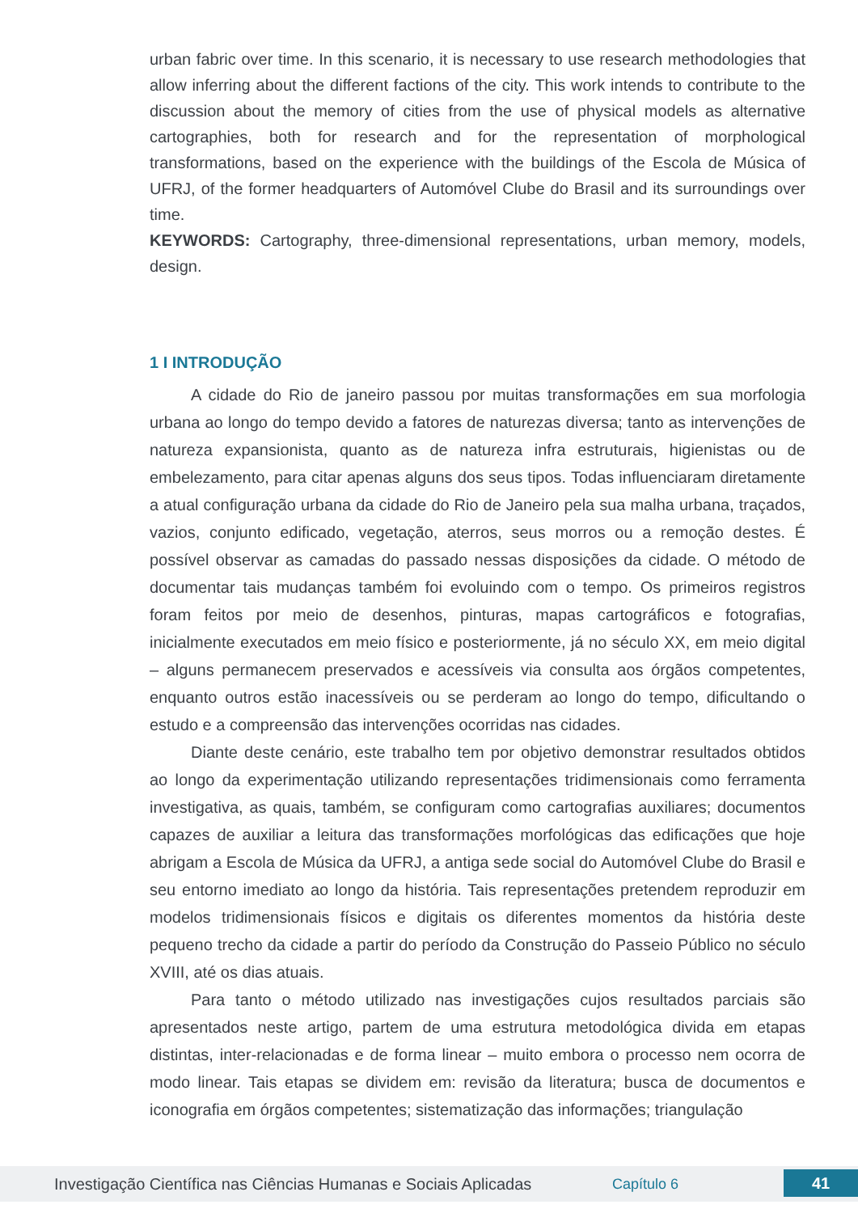urban fabric over time. In this scenario, it is necessary to use research methodologies that allow inferring about the different factions of the city. This work intends to contribute to the discussion about the memory of cities from the use of physical models as alternative cartographies, both for research and for the representation of morphological transformations, based on the experience with the buildings of the Escola de Música of UFRJ, of the former headquarters of Automóvel Clube do Brasil and its surroundings over time.
KEYWORDS: Cartography, three-dimensional representations, urban memory, models, design.
1 I INTRODUÇÃO
A cidade do Rio de janeiro passou por muitas transformações em sua morfologia urbana ao longo do tempo devido a fatores de naturezas diversa; tanto as intervenções de natureza expansionista, quanto as de natureza infra estruturais, higienistas ou de embelezamento, para citar apenas alguns dos seus tipos. Todas influenciaram diretamente a atual configuração urbana da cidade do Rio de Janeiro pela sua malha urbana, traçados, vazios, conjunto edificado, vegetação, aterros, seus morros ou a remoção destes. É possível observar as camadas do passado nessas disposições da cidade. O método de documentar tais mudanças também foi evoluindo com o tempo. Os primeiros registros foram feitos por meio de desenhos, pinturas, mapas cartográficos e fotografias, inicialmente executados em meio físico e posteriormente, já no século XX, em meio digital – alguns permanecem preservados e acessíveis via consulta aos órgãos competentes, enquanto outros estão inacessíveis ou se perderam ao longo do tempo, dificultando o estudo e a compreensão das intervenções ocorridas nas cidades.
Diante deste cenário, este trabalho tem por objetivo demonstrar resultados obtidos ao longo da experimentação utilizando representações tridimensionais como ferramenta investigativa, as quais, também, se configuram como cartografias auxiliares; documentos capazes de auxiliar a leitura das transformações morfológicas das edificações que hoje abrigam a Escola de Música da UFRJ, a antiga sede social do Automóvel Clube do Brasil e seu entorno imediato ao longo da história. Tais representações pretendem reproduzir em modelos tridimensionais físicos e digitais os diferentes momentos da história deste pequeno trecho da cidade a partir do período da Construção do Passeio Público no século XVIII, até os dias atuais.
Para tanto o método utilizado nas investigações cujos resultados parciais são apresentados neste artigo, partem de uma estrutura metodológica divida em etapas distintas, inter-relacionadas e de forma linear – muito embora o processo nem ocorra de modo linear. Tais etapas se dividem em: revisão da literatura; busca de documentos e iconografia em órgãos competentes; sistematização das informações; triangulação
Investigação Científica nas Ciências Humanas e Sociais Aplicadas Capítulo 6 41